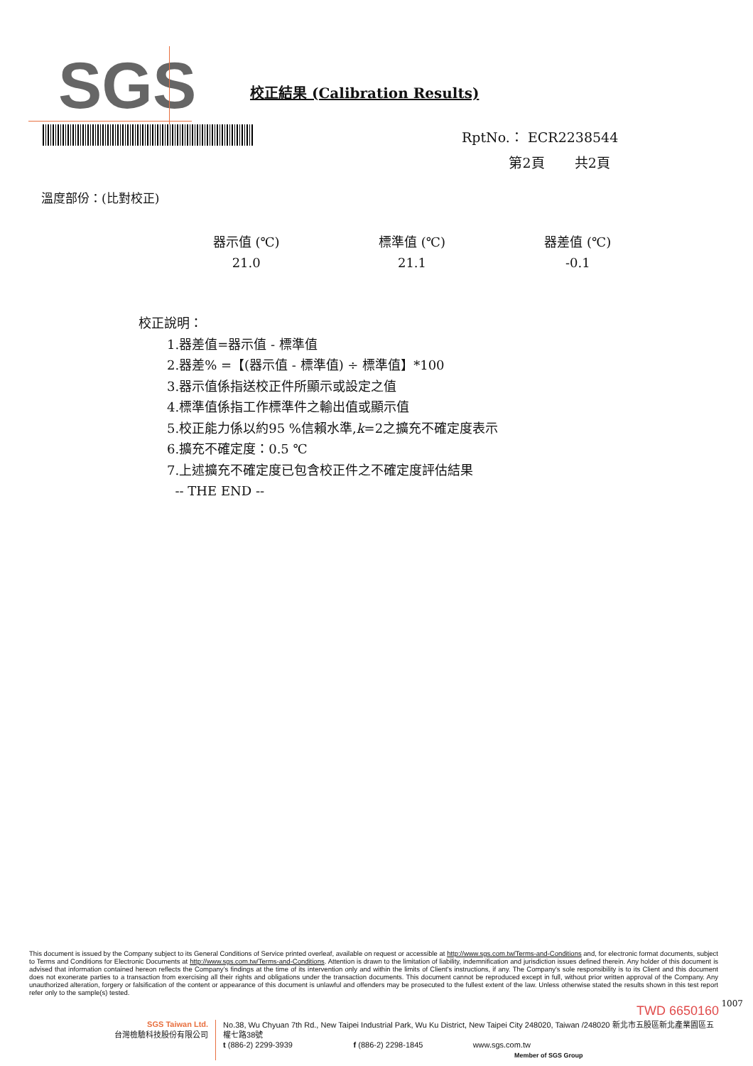SGS
校正結果 (Calibration Results)
RptNo.： ECR2238544
第2頁 共2頁
溫度部份：(比對校正)
| 器示值 (℃) | 標準值 (℃) | 器差值 (℃) |
| --- | --- | --- |
| 21.0 | 21.1 | -0.1 |
校正說明：
1.器差值=器示值 - 標準值
2.器差% =【(器示值 - 標準值) ÷ 標準值】*100
3.器示值係指送校正件所顯示或設定之值
4.標準值係指工作標準件之輸出值或顯示值
5.校正能力係以約95 %信賴水準,k=2之擴充不確定度表示
6.擴充不確定度：0.5 ℃
7.上述擴充不確定度已包含校正件之不確定度評估結果
-- THE END --
This document is issued by the Company subject to its General Conditions of Service printed overleaf, available on request or accessible at http://www.sgs.com.tw/Terms-and-Conditions and, for electronic format documents, subject to Terms and Conditions for Electronic Documents at http://www.sgs.com.tw/Terms-and-Conditions. Attention is drawn to the limitation of liability, indemnification and jurisdiction issues defined therein. Any holder of this document is advised that information contained hereon reflects the Company's findings at the time of its intervention only and within the limits of Client's instructions, if any. The Company's sole responsibility is to its Client and this document does not exonerate parties to a transaction from exercising all their rights and obligations under the transaction documents. This document cannot be reproduced except in full, without prior written approval of the Company. Any unauthorized alteration, forgery or falsification of the content or appearance of this document is unlawful and offenders may be prosecuted to the fullest extent of the law. Unless otherwise stated the results shown in this test report refer only to the sample(s) tested.
TWD 6650160 1007
SGS Taiwan Ltd.
台灣檢驗科技股份有限公司
No.38, Wu Chyuan 7th Rd., New Taipei Industrial Park, Wu Ku District, New Taipei City 248020, Taiwan /248020 新北市五股區新北產業園區五權七路38號
t (886-2) 2299-3939 f (886-2) 2298-1845 www.sgs.com.tw
Member of SGS Group